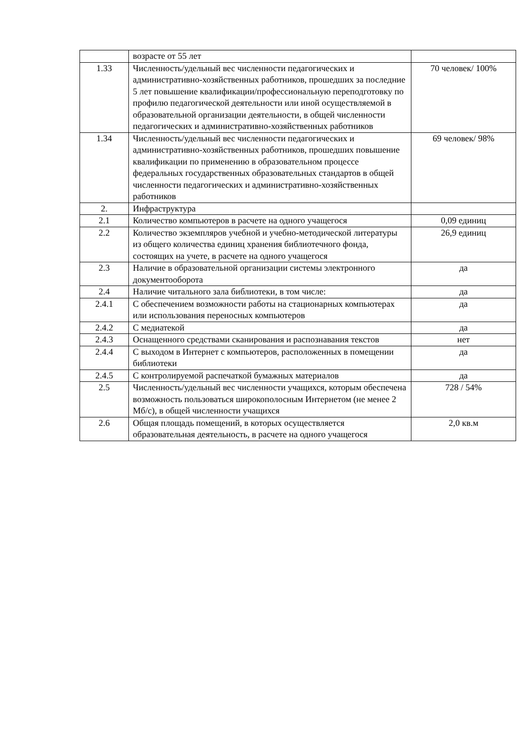| | возрасте от 55 лет | |
| 1.33 | Численность/удельный вес численности педагогических и административно-хозяйственных работников, прошедших за последние 5 лет повышение квалификации/профессиональную переподготовку по профилю педагогической деятельности или иной осуществляемой в образовательной организации деятельности, в общей численности педагогических и административно-хозяйственных работников | 70 человек/ 100% |
| 1.34 | Численность/удельный вес численности педагогических и административно-хозяйственных работников, прошедших повышение квалификации по применению в образовательном процессе федеральных государственных образовательных стандартов в общей численности педагогических и административно-хозяйственных работников | 69 человек/ 98% |
| 2. | Инфраструктура | |
| 2.1 | Количество компьютеров в расчете на одного учащегося | 0,09 единиц |
| 2.2 | Количество экземпляров учебной и учебно-методической литературы из общего количества единиц хранения библиотечного фонда, состоящих на учете, в расчете на одного учащегося | 26,9 единиц |
| 2.3 | Наличие в образовательной организации системы электронного документооборота | да |
| 2.4 | Наличие читального зала библиотеки, в том числе: | да |
| 2.4.1 | С обеспечением возможности работы на стационарных компьютерах или использования переносных компьютеров | да |
| 2.4.2 | С медиатекой | да |
| 2.4.3 | Оснащенного средствами сканирования и распознавания текстов | нет |
| 2.4.4 | С выходом в Интернет с компьютеров, расположенных в помещении библиотеки | да |
| 2.4.5 | С контролируемой распечаткой бумажных материалов | да |
| 2.5 | Численность/удельный вес численности учащихся, которым обеспечена возможность пользоваться широкополосным Интернетом (не менее 2 Мб/с), в общей численности учащихся | 728 / 54% |
| 2.6 | Общая площадь помещений, в которых осуществляется образовательная деятельность, в расчете на одного учащегося | 2,0 кв.м |